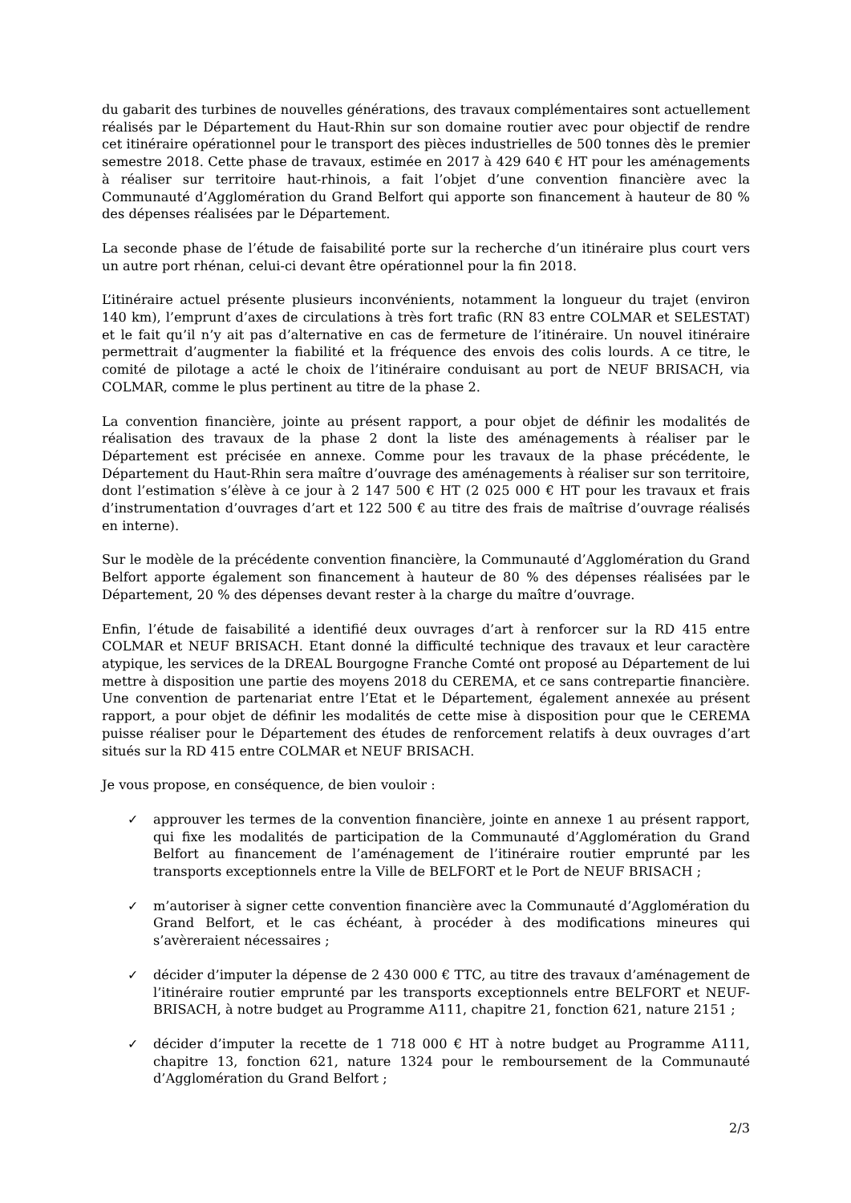du gabarit des turbines de nouvelles générations, des travaux complémentaires sont actuellement réalisés par le Département du Haut-Rhin sur son domaine routier avec pour objectif de rendre cet itinéraire opérationnel pour le transport des pièces industrielles de 500 tonnes dès le premier semestre 2018. Cette phase de travaux, estimée en 2017 à 429 640 € HT pour les aménagements à réaliser sur territoire haut-rhinois, a fait l’objet d’une convention financière avec la Communauté d’Agglomération du Grand Belfort qui apporte son financement à hauteur de 80 % des dépenses réalisées par le Département.
La seconde phase de l’étude de faisabilité porte sur la recherche d’un itinéraire plus court vers un autre port rhénan, celui-ci devant être opérationnel pour la fin 2018.
L’itinéraire actuel présente plusieurs inconvénients, notamment la longueur du trajet (environ 140 km), l’emprunt d’axes de circulations à très fort trafic (RN 83 entre COLMAR et SELESTAT) et le fait qu’il n’y ait pas d’alternative en cas de fermeture de l’itinéraire. Un nouvel itinéraire permettrait d’augmenter la fiabilité et la fréquence des envois des colis lourds. A ce titre, le comité de pilotage a acté le choix de l’itinéraire conduisant au port de NEUF BRISACH, via COLMAR, comme le plus pertinent au titre de la phase 2.
La convention financière, jointe au présent rapport, a pour objet de définir les modalités de réalisation des travaux de la phase 2 dont la liste des aménagements à réaliser par le Département est précisée en annexe. Comme pour les travaux de la phase précédente, le Département du Haut-Rhin sera maître d’ouvrage des aménagements à réaliser sur son territoire, dont l’estimation s’élève à ce jour à 2 147 500 € HT (2 025 000 € HT pour les travaux et frais d’instrumentation d’ouvrages d’art et 122 500 € au titre des frais de maîtrise d’ouvrage réalisés en interne).
Sur le modèle de la précédente convention financière, la Communauté d’Agglomération du Grand Belfort apporte également son financement à hauteur de 80 % des dépenses réalisées par le Département, 20 % des dépenses devant rester à la charge du maître d’ouvrage.
Enfin, l’étude de faisabilité a identifié deux ouvrages d’art à renforcer sur la RD 415 entre COLMAR et NEUF BRISACH. Etant donné la difficulté technique des travaux et leur caractère atypique, les services de la DREAL Bourgogne Franche Comté ont proposé au Département de lui mettre à disposition une partie des moyens 2018 du CEREMA, et ce sans contrepartie financière. Une convention de partenariat entre l’Etat et le Département, également annexée au présent rapport, a pour objet de définir les modalités de cette mise à disposition pour que le CEREMA puisse réaliser pour le Département des études de renforcement relatifs à deux ouvrages d’art situés sur la RD 415 entre COLMAR et NEUF BRISACH.
Je vous propose, en conséquence, de bien vouloir :
✓ approuver les termes de la convention financière, jointe en annexe 1 au présent rapport, qui fixe les modalités de participation de la Communauté d’Agglomération du Grand Belfort au financement de l’aménagement de l’itinéraire routier emprunté par les transports exceptionnels entre la Ville de BELFORT et le Port de NEUF BRISACH ;
✓ m’autoriser à signer cette convention financière avec la Communauté d’Agglomération du Grand Belfort, et le cas échéant, à procéder à des modifications mineures qui s’avèreraient nécessaires ;
✓ décider d’imputer la dépense de 2 430 000 € TTC, au titre des travaux d’aménagement de l’itinéraire routier emprunté par les transports exceptionnels entre BELFORT et NEUF-BRISACH, à notre budget au Programme A111, chapitre 21, fonction 621, nature 2151 ;
✓ décider d’imputer la recette de 1 718 000 € HT à notre budget au Programme A111, chapitre 13, fonction 621, nature 1324 pour le remboursement de la Communauté d’Agglomération du Grand Belfort ;
2/3